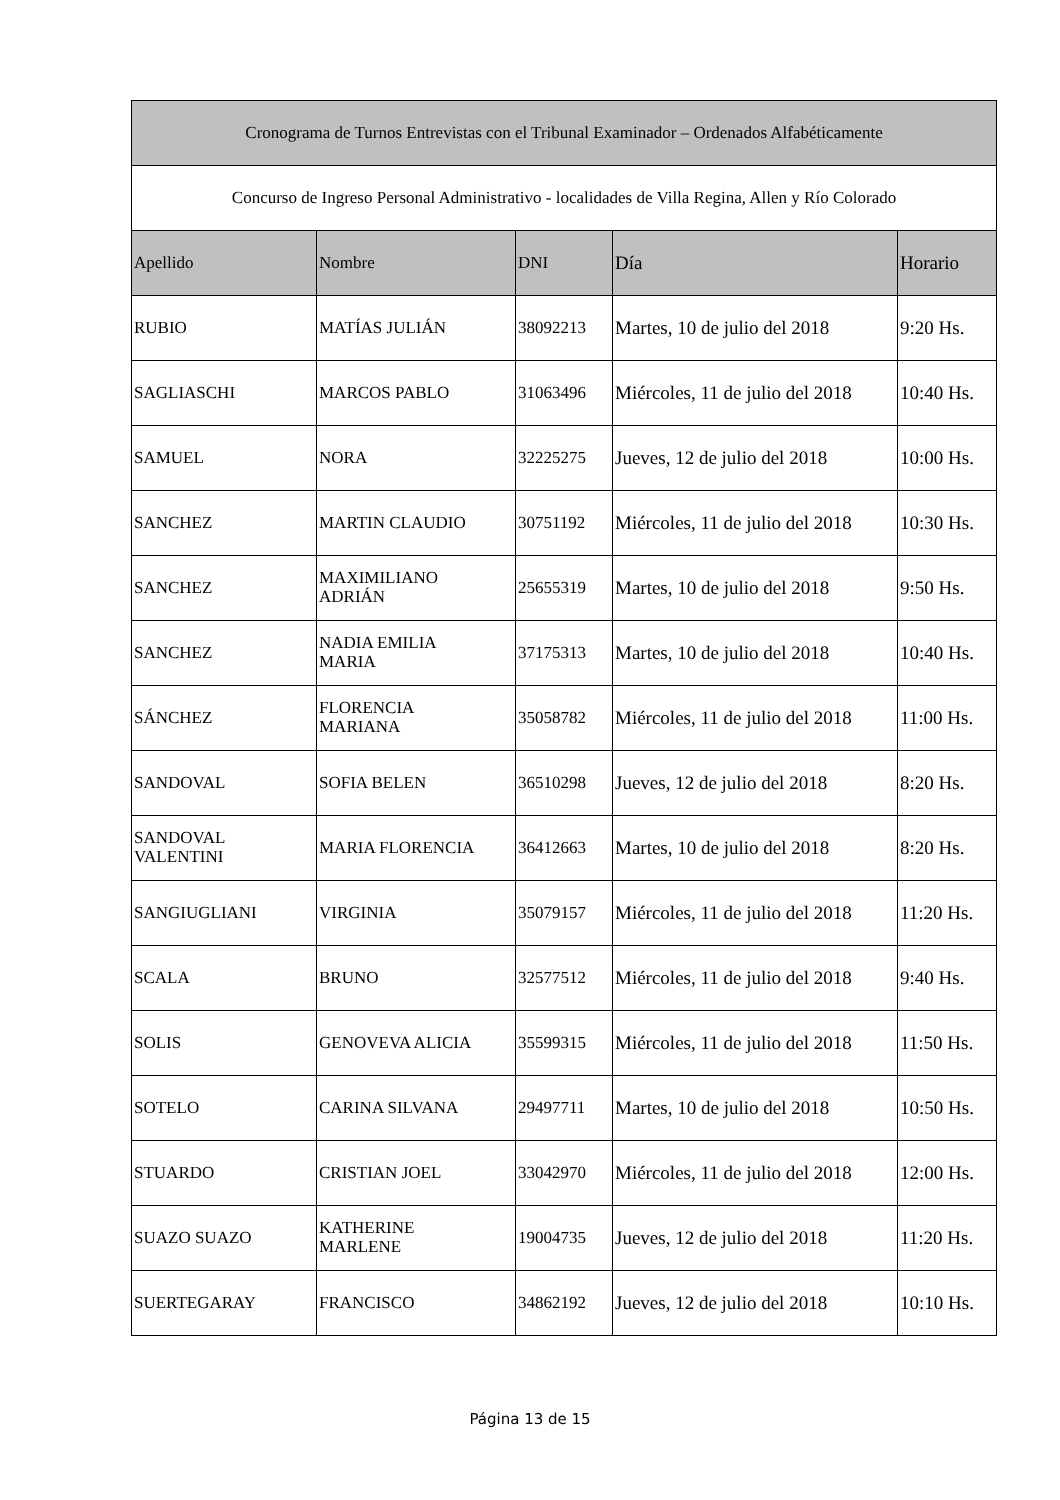| Cronograma de Turnos Entrevistas con el Tribunal Examinador – Ordenados Alfabéticamente | | | | |
| Concurso de Ingreso Personal Administrativo - localidades de Villa Regina, Allen y Río Colorado | | | | |
| Apellido | Nombre | DNI | Día | Horario |
| RUBIO | MATÍAS JULIÁN | 38092213 | Martes, 10 de julio del 2018 | 9:20 Hs. |
| SAGLIASCHI | MARCOS PABLO | 31063496 | Miércoles, 11 de julio del 2018 | 10:40 Hs. |
| SAMUEL | NORA | 32225275 | Jueves, 12 de julio del 2018 | 10:00 Hs. |
| SANCHEZ | MARTIN CLAUDIO | 30751192 | Miércoles, 11 de julio del 2018 | 10:30 Hs. |
| SANCHEZ | MAXIMILIANO ADRIÁN | 25655319 | Martes, 10 de julio del 2018 | 9:50 Hs. |
| SANCHEZ | NADIA EMILIA MARIA | 37175313 | Martes, 10 de julio del 2018 | 10:40 Hs. |
| SÁNCHEZ | FLORENCIA MARIANA | 35058782 | Miércoles, 11 de julio del 2018 | 11:00 Hs. |
| SANDOVAL | SOFIA BELEN | 36510298 | Jueves, 12 de julio del 2018 | 8:20 Hs. |
| SANDOVAL VALENTINI | MARIA FLORENCIA | 36412663 | Martes, 10 de julio del 2018 | 8:20 Hs. |
| SANGIUGLIANI | VIRGINIA | 35079157 | Miércoles, 11 de julio del 2018 | 11:20 Hs. |
| SCALA | BRUNO | 32577512 | Miércoles, 11 de julio del 2018 | 9:40 Hs. |
| SOLIS | GENOVEVA ALICIA | 35599315 | Miércoles, 11 de julio del 2018 | 11:50 Hs. |
| SOTELO | CARINA SILVANA | 29497711 | Martes, 10 de julio del 2018 | 10:50 Hs. |
| STUARDO | CRISTIAN JOEL | 33042970 | Miércoles, 11 de julio del 2018 | 12:00 Hs. |
| SUAZO SUAZO | KATHERINE MARLENE | 19004735 | Jueves, 12 de julio del 2018 | 11:20 Hs. |
| SUERTEGARAY | FRANCISCO | 34862192 | Jueves, 12 de julio del 2018 | 10:10 Hs. |
Página 13 de 15